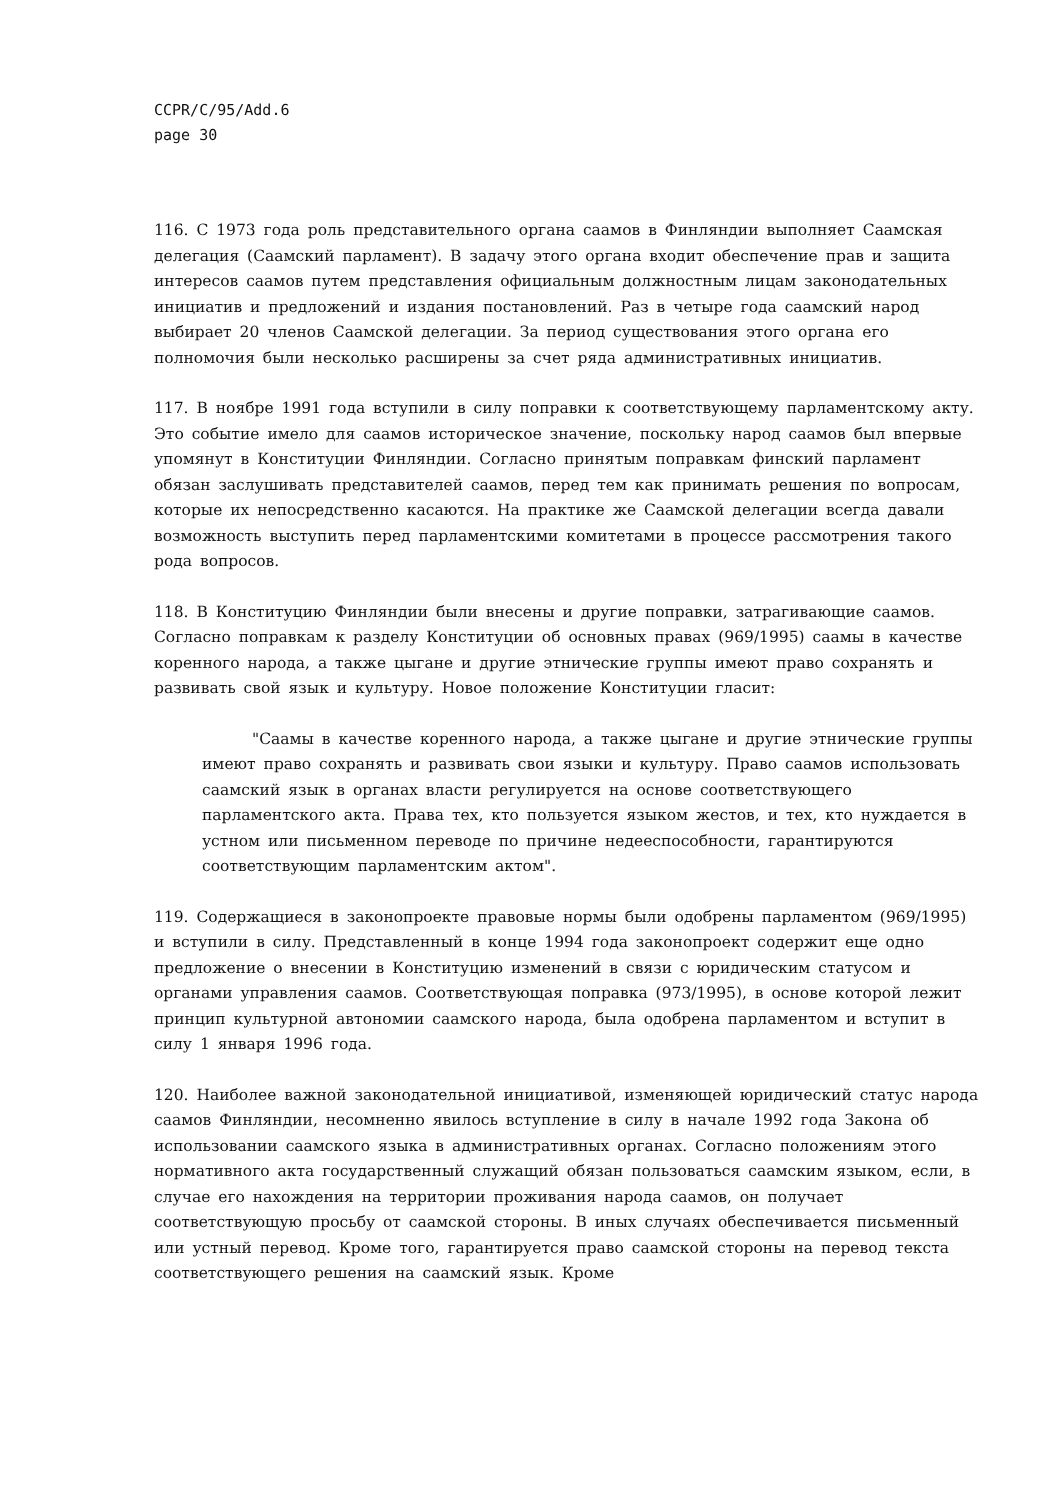CCPR/C/95/Add.6
page 30
116. С 1973 года роль представительного органа саамов в Финляндии выполняет Саамская делегация (Саамский парламент). В задачу этого органа входит обеспечение прав и защита интересов саамов путем представления официальным должностным лицам законодательных инициатив и предложений и издания постановлений. Раз в четыре года саамский народ выбирает 20 членов Саамской делегации. За период существования этого органа его полномочия были несколько расширены за счет ряда административных инициатив.
117. В ноябре 1991 года вступили в силу поправки к соответствующему парламентскому акту. Это событие имело для саамов историческое значение, поскольку народ саамов был впервые упомянут в Конституции Финляндии. Согласно принятым поправкам финский парламент обязан заслушивать представителей саамов, перед тем как принимать решения по вопросам, которые их непосредственно касаются. На практике же Саамской делегации всегда давали возможность выступить перед парламентскими комитетами в процессе рассмотрения такого рода вопросов.
118. В Конституцию Финляндии были внесены и другие поправки, затрагивающие саамов. Согласно поправкам к разделу Конституции об основных правах (969/1995) саамы в качестве коренного народа, а также цыгане и другие этнические группы имеют право сохранять и развивать свой язык и культуру. Новое положение Конституции гласит:
"Саамы в качестве коренного народа, а также цыгане и другие этнические группы имеют право сохранять и развивать свои языки и культуру. Право саамов использовать саамский язык в органах власти регулируется на основе соответствующего парламентского акта. Права тех, кто пользуется языком жестов, и тех, кто нуждается в устном или письменном переводе по причине недееспособности, гарантируются соответствующим парламентским актом".
119. Содержащиеся в законопроекте правовые нормы были одобрены парламентом (969/1995) и вступили в силу. Представленный в конце 1994 года законопроект содержит еще одно предложение о внесении в Конституцию изменений в связи с юридическим статусом и органами управления саамов. Соответствующая поправка (973/1995), в основе которой лежит принцип культурной автономии саамского народа, была одобрена парламентом и вступит в силу 1 января 1996 года.
120. Наиболее важной законодательной инициативой, изменяющей юридический статус народа саамов Финляндии, несомненно явилось вступление в силу в начале 1992 года Закона об использовании саамского языка в административных органах. Согласно положениям этого нормативного акта государственный служащий обязан пользоваться саамским языком, если, в случае его нахождения на территории проживания народа саамов, он получает соответствующую просьбу от саамской стороны. В иных случаях обеспечивается письменный или устный перевод. Кроме того, гарантируется право саамской стороны на перевод текста соответствующего решения на саамский язык. Кроме